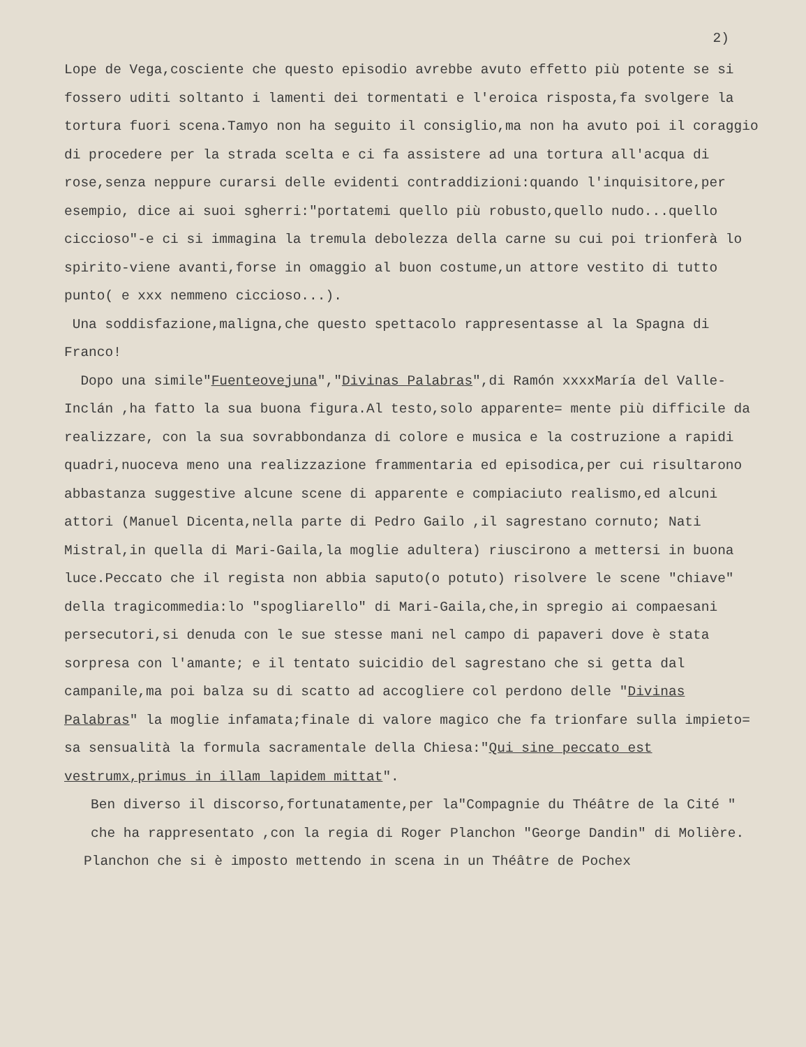2)
Lope de Vega,cosciente che questo episodio avrebbe avuto effetto più potente se si fossero uditi soltanto i lamenti dei tormentati e l'eroica risposta,fa svolgere la tortura fuori scena.Tamyo non ha seguito il consiglio,ma non ha avuto poi il coraggio di procedere per la strada scelta e ci fa assistere ad una tortura all'acqua di rose,senza neppure curarsi delle evidenti contraddizioni:quando l'inquisitore,per esempio, dice ai suoi sgherri:"portatemi quello più robusto,quello nudo...quello ciccioso"-e ci si immagina la tremula debolezza della carne su cui poi trionferà lo spirito-viene avanti,forse in omaggio al buon costume,un attore vestito di tutto punto( e xxx nemmeno ciccioso...).
Una soddisfazione,maligna,che questo spettacolo rappresentasse al la Spagna di Franco!
Dopo una simile"Fuenteovejuna","Divinas Palabras",di Ramón xxxxMaría del Valle-Inclán ,ha fatto la sua buona figura.Al testo,solo apparente= mente più difficile da realizzare, con la sua sovrabbondanza di colore e musica e la costruzione a rapidi quadri,nuoceva meno una realizzazione frammentaria ed episodica,per cui risultarono abbastanza suggestive alcune scene di apparente e compiaciuto realismo,ed alcuni attori (Manuel Dicenta,nella parte di Pedro Gailo ,il sagrestano cornuto; Nati Mistral,in quella di Mari-Gaila,la moglie adultera) riuscirono a mettersi in buona luce.Peccato che il regista non abbia saputo(o potuto) risolvere le scene "chiave" della tragicommedia:lo "spogliarello" di Mari-Gaila,che,in spregio ai compaesani persecutori,si denuda con le sue stesse mani nel campo di papaveri dove è stata sorpresa con l'amante; e il tentato suicidio del sagrestano che si getta dal campanile,ma poi balza su di scatto ad accogliere col perdono delle "Divinas Palabras" la moglie infamata;finale di valore magico che fa trionfare sulla impieto= sa sensualità la formula sacramentale della Chiesa:"Qui sine peccato est vestrumx,primus in illam lapidem mittat".
Ben diverso il discorso,fortunatamente,per la"Compagnie du Théâtre de la Cité " che ha rappresentato ,con la regia di Roger Planchon "George Dandin" di Molière.
Planchon che si è imposto mettendo in scena in un Théâtre de Pochex